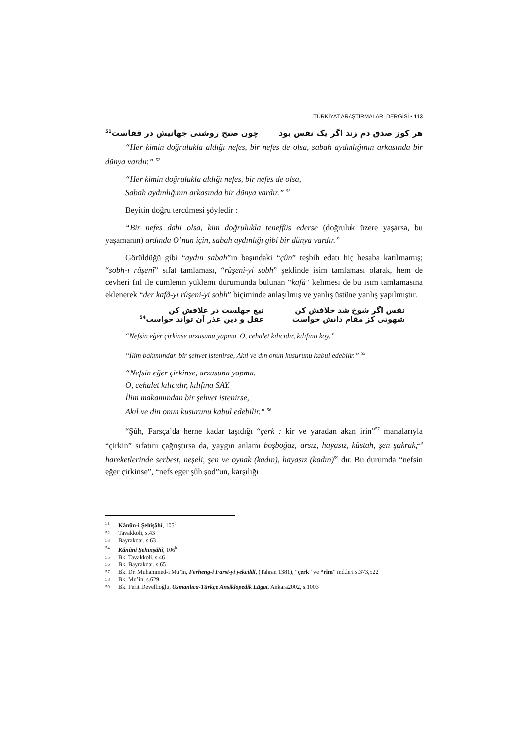TÜRKİYAT ARAŞTIRMALARI DERGİSİ • 113
هر كوز صدق دم زند اگر يک نفس بود چون صبح روشنى جهانيش در قفاست<sup>51</sup>
“Her kimin doğrulukla aldığı nefes, bir nefes de olsa, sabah aydınlığının arkasında bir dünya vardır.” <sup>52</sup>
“Her kimin doğrulukla aldığı nefes, bir nefes de olsa,
Sabah aydınlığının arkasında bir dünya vardır.” <sup>53</sup>
Beyitin doğru tercümesi şöyledir :
“Bir nefes dahi olsa, kim doğrulukla teneffüs ederse (doğruluk üzere yaşarsa, bu yaşamanın) ardında O’nun için, sabah aydınlığı gibi bir dünya vardır.”
Görüldüğü gibi “aydın sabah”ın başındaki “çûn” teşbih edatı hiç hesaba katılmamış; “sobh-ı rûşenî” sıfat tamlaması, “rûşeni-yi sobh” şeklinde isim tamlaması olarak, hem de cevherî fiil ile cümlenin yüklemi durumunda bulunan “kafâ” kelimesi de bu isim tamlamasına eklenerek “der kafâ-yı rûşeni-yi sobh” biçiminde anlaşılmış ve yanlış üstüne yanlış yapılmıştır.
نفس اگر شوخ شد خلافش كن تيغ جهلست در غلافش كن شهوتى كز مقام دانش خواست عقل و دين عذر آن تواند خواست<sup>54</sup>
“Nefsin eğer çirkinse arzusunu yapma. O, cehalet kılıcıdır, kılıfına koy.”
“İlim bakımından bir şehvet istenirse, Akıl ve din onun kusurunu kabul edebilir.” <sup>55</sup>
“Nefsin eğer çirkinse, arzusuna yapma.
O, cehalet kılıcıdır, kılıfına SAY.
İlim makamından bir şehvet istenirse,
Akıl ve din onun kusurunu kabul edebilir.” <sup>56</sup>
“Şûh, Farsça’da herne kadar taşıdığı “çerk : kir ve yaradan akan irin”<sup>57</sup> manalarıyla “çirkin” sıfatını çağrıştırsa da, yaygın anlamı boşboğaz, arsız, hayasız, küstah, şen şakrak;<sup>58</sup> hareketlerinde serbest, neşeli, şen ve oynak (kadın), hayasız (kadın)<sup>59</sup> dır. Bu durumda “nefsin eğer çirkinse”, “nefs eger şûh şod”un, karşılığı
51 Kânûn-i Şehişâhî, 105<sup>b</sup>
52 Tavakkoli, s.43
53 Bayrakdar, s.63
54 Kânûni Şehinşâhî, 106<sup>b</sup>
55 Bk. Tavakkoli, s.46
56 Bk. Bayrakdar, s.65
57 Bk. Dr. Muhammed-i Mu’în, Ferheng-i Farsi-yi yekcildî, (Tahran 1381), “çerk” ve “rîm” md.leri s.373,522
58 Bk. Mu’in, s.629
59 Bk. Ferit Devellioğlu, Osmanlıca-Türkçe Ansiklopedik Lügat, Ankara2002, s.1003